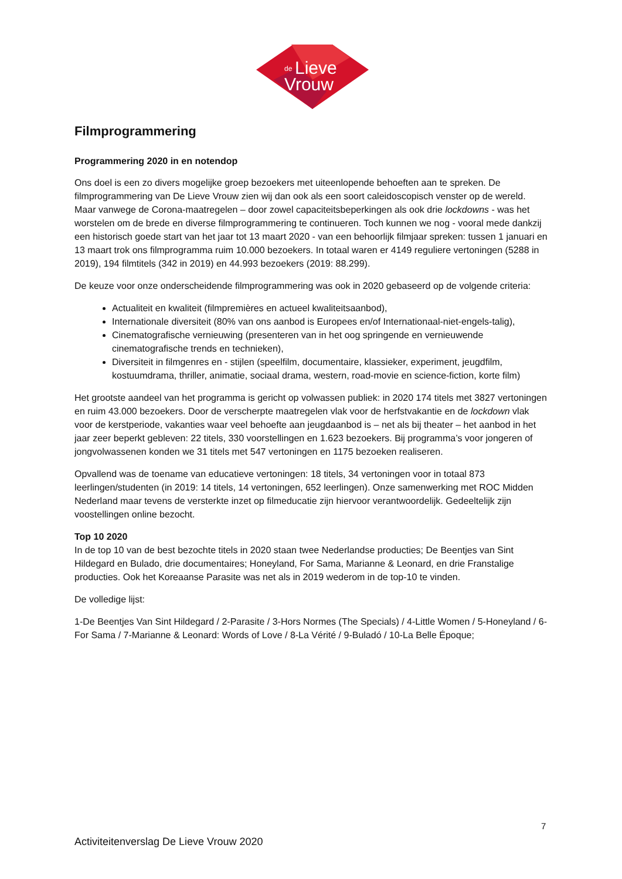de
Lieve
Vrouw
Filmprogrammering
Programmering 2020 in en notendop
Ons doel is een zo divers mogelijke groep bezoekers met uiteenlopende behoeften aan te spreken. De filmprogrammering van De Lieve Vrouw zien wij dan ook als een soort caleidoscopisch venster op de wereld. Maar vanwege de Corona-maatregelen – door zowel capaciteitsbeperkingen als ook drie lockdowns - was het worstelen om de brede en diverse filmprogrammering te continueren. Toch kunnen we nog - vooral mede dankzij een historisch goede start van het jaar tot 13 maart 2020 - van een behoorlijk filmjaar spreken: tussen 1 januari en 13 maart trok ons filmprogramma ruim 10.000 bezoekers. In totaal waren er 4149 reguliere vertoningen (5288 in 2019), 194 filmtitels (342 in 2019) en 44.993 bezoekers (2019: 88.299).
De keuze voor onze onderscheidende filmprogrammering was ook in 2020 gebaseerd op de volgende criteria:
Actualiteit en kwaliteit (filmpremières en actueel kwaliteitsaanbod),
Internationale diversiteit (80% van ons aanbod is Europees en/of Internationaal-niet-engels-talig),
Cinematografische vernieuwing (presenteren van in het oog springende en vernieuwende cinematografische trends en technieken),
Diversiteit in filmgenres en - stijlen (speelfilm, documentaire, klassieker, experiment, jeugdfilm, kostuumdrama, thriller, animatie, sociaal drama, western, road-movie en science-fiction, korte film)
Het grootste aandeel van het programma is gericht op volwassen publiek: in 2020 174 titels met 3827 vertoningen en ruim 43.000 bezoekers. Door de verscherpte maatregelen vlak voor de herfstvakantie en de lockdown vlak voor de kerstperiode, vakanties waar veel behoefte aan jeugdaanbod is – net als bij theater – het aanbod in het jaar zeer beperkt gebleven: 22 titels, 330 voorstellingen en 1.623 bezoekers. Bij programma’s voor jongeren of jongvolwassenen konden we 31 titels met 547 vertoningen en 1175 bezoeken realiseren.
Opvallend was de toename van educatieve vertoningen: 18 titels, 34 vertoningen voor in totaal 873 leerlingen/studenten (in 2019: 14 titels, 14 vertoningen, 652 leerlingen). Onze samenwerking met ROC Midden Nederland maar tevens de versterkte inzet op filmeducatie zijn hiervoor verantwoordelijk. Gedeeltelijk zijn voostellingen online bezocht.
Top 10 2020
In de top 10 van de best bezochte titels in 2020 staan twee Nederlandse producties; De Beentjes van Sint Hildegard en Bulado, drie documentaires; Honeyland, For Sama, Marianne & Leonard, en drie Franstalige producties. Ook het Koreaanse Parasite was net als in 2019 wederom in de top-10 te vinden.
De volledige lijst:
1-De Beentjes Van Sint Hildegard / 2-Parasite / 3-Hors Normes (The Specials) / 4-Little Women / 5-Honeyland / 6-For Sama / 7-Marianne & Leonard: Words of Love / 8-La Vérité / 9-Buladó / 10-La Belle Époque;
7
Activiteitenverslag De Lieve Vrouw 2020